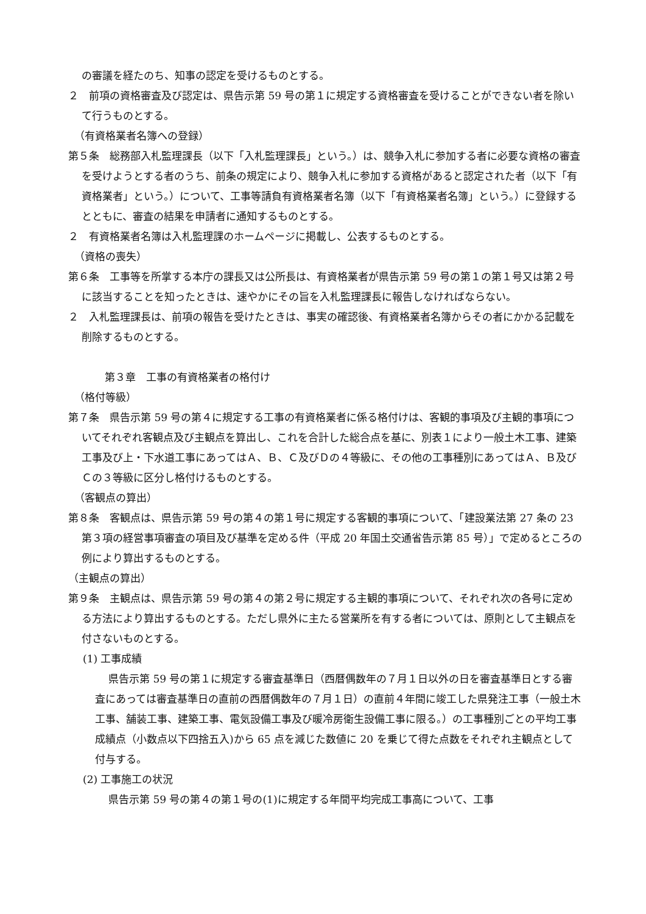の審議を経たのち、知事の認定を受けるものとする。
２　前項の資格審査及び認定は、県告示第 59 号の第１に規定する資格審査を受けることができない者を除いて行うものとする。
（有資格業者名簿への登録）
第５条　総務部入札監理課長（以下「入札監理課長」という。）は、競争入札に参加する者に必要な資格の審査を受けようとする者のうち、前条の規定により、競争入札に参加する資格があると認定された者（以下「有資格業者」という。）について、工事等請負有資格業者名簿（以下「有資格業者名簿」という。）に登録するとともに、審査の結果を申請者に通知するものとする。
２　有資格業者名簿は入札監理課のホームページに掲載し、公表するものとする。
（資格の喪失）
第６条　工事等を所掌する本庁の課長又は公所長は、有資格業者が県告示第 59 号の第１の第１号又は第２号に該当することを知ったときは、速やかにその旨を入札監理課長に報告しなければならない。
２　入札監理課長は、前項の報告を受けたときは、事実の確認後、有資格業者名簿からその者にかかる記載を削除するものとする。
第３章　工事の有資格業者の格付け
（格付等級）
第７条　県告示第 59 号の第４に規定する工事の有資格業者に係る格付けは、客観的事項及び主観的事項についてそれぞれ客観点及び主観点を算出し、これを合計した総合点を基に、別表１により一般土木工事、建築工事及び上・下水道工事にあってはＡ、Ｂ、Ｃ及びＤの４等級に、その他の工事種別にあってはＡ、Ｂ及びＣの３等級に区分し格付けるものとする。
（客観点の算出）
第８条　客観点は、県告示第 59 号の第４の第１号に規定する客観的事項について、「建設業法第 27 条の 23 第３項の経営事項審査の項目及び基準を定める件（平成 20 年国土交通省告示第 85 号）」で定めるところの例により算出するものとする。
（主観点の算出）
第９条　主観点は、県告示第 59 号の第４の第２号に規定する主観的事項について、それぞれ次の各号に定める方法により算出するものとする。ただし県外に主たる営業所を有する者については、原則として主観点を付さないものとする。
(1) 工事成績
県告示第 59 号の第１に規定する審査基準日（西暦偶数年の７月１日以外の日を審査基準日とする審査にあっては審査基準日の直前の西暦偶数年の７月１日）の直前４年間に竣工した県発注工事（一般土木工事、舗装工事、建築工事、電気設備工事及び暖冷房衛生設備工事に限る。）の工事種別ごとの平均工事成績点（小数点以下四捨五入)から 65 点を減じた数値に 20 を乗じて得た点数をそれぞれ主観点として付与する。
(2) 工事施工の状況
県告示第 59 号の第４の第１号の(1)に規定する年間平均完成工事高について、工事